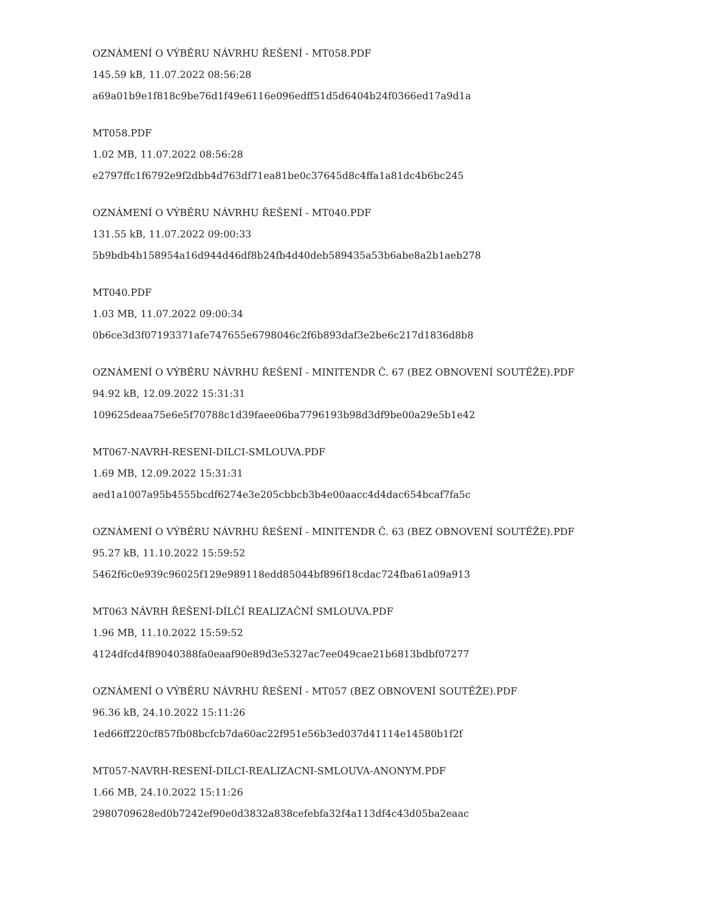OZNÁMENÍ O VÝBĚRU NÁVRHU ŘEŠENÍ - MT058.PDF
145.59 kB, 11.07.2022 08:56:28
a69a01b9e1f818c9be76d1f49e6116e096edff51d5d6404b24f0366ed17a9d1a
MT058.PDF
1.02 MB, 11.07.2022 08:56:28
e2797ffc1f6792e9f2dbb4d763df71ea81be0c37645d8c4ffa1a81dc4b6bc245
OZNÁMENÍ O VÝBĚRU NÁVRHU ŘEŠENÍ - MT040.PDF
131.55 kB, 11.07.2022 09:00:33
5b9bdb4b158954a16d944d46df8b24fb4d40deb589435a53b6abe8a2b1aeb278
MT040.PDF
1.03 MB, 11.07.2022 09:00:34
0b6ce3d3f07193371afe747655e6798046c2f6b893daf3e2be6c217d1836d8b8
OZNÁMENÍ O VÝBĚRU NÁVRHU ŘEŠENÍ - MINITENDR Č. 67 (BEZ OBNOVENÍ SOUTĚŽE).PDF
94.92 kB, 12.09.2022 15:31:31
109625deaa75e6e5f70788c1d39faee06ba7796193b98d3df9be00a29e5b1e42
MT067-NAVRH-RESENI-DILCI-SMLOUVA.PDF
1.69 MB, 12.09.2022 15:31:31
aed1a1007a95b4555bcdf6274e3e205cbbcb3b4e00aacc4d4dac654bcaf7fa5c
OZNÁMENÍ O VÝBĚRU NÁVRHU ŘEŠENÍ - MINITENDR Č. 63 (BEZ OBNOVENÍ SOUTĚŽE).PDF
95.27 kB, 11.10.2022 15:59:52
5462f6c0e939c96025f129e989118edd85044bf896f18cdac724fba61a09a913
MT063 NÁVRH ŘEŠENÍ-DÍLČÍ REALIZAČNÍ SMLOUVA.PDF
1.96 MB, 11.10.2022 15:59:52
4124dfcd4f89040388fa0eaaf90e89d3e5327ac7ee049cae21b6813bdbf07277
OZNÁMENÍ O VÝBĚRU NÁVRHU ŘEŠENÍ - MT057 (BEZ OBNOVENÍ SOUTĚŽE).PDF
96.36 kB, 24.10.2022 15:11:26
1ed66ff220cf857fb08bcfcb7da60ac22f951e56b3ed037d41114e14580b1f2f
MT057-NAVRH-RESENÍ-DILCI-REALIZACNI-SMLOUVA-ANONYM.PDF
1.66 MB, 24.10.2022 15:11:26
2980709628ed0b7242ef90e0d3832a838cefebfa32f4a113df4c43d05ba2eaac